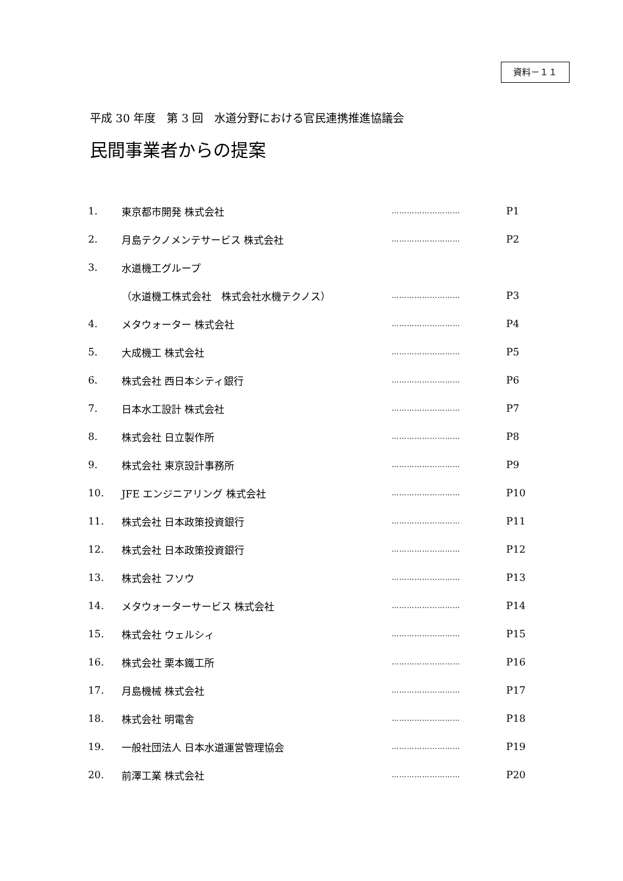資料－１１
平成 30 年度　第 3 回　水道分野における官民連携推進協議会
民間事業者からの提案
| 1. | 東京都市開発 株式会社 | ……………………… | P1 |
| 2. | 月島テクノメンテサービス 株式会社 | ……………………… | P2 |
| 3. | 水道機工グループ | | |
| | （水道機工株式会社 株式会社水機テクノス） | ……………………… | P3 |
| 4. | メタウォーター 株式会社 | ……………………… | P4 |
| 5. | 大成機工 株式会社 | ……………………… | P5 |
| 6. | 株式会社 西日本シティ銀行 | ……………………… | P6 |
| 7. | 日本水工設計 株式会社 | ……………………… | P7 |
| 8. | 株式会社 日立製作所 | ……………………… | P8 |
| 9. | 株式会社 東京設計事務所 | ……………………… | P9 |
| 10. | JFE エンジニアリング 株式会社 | ……………………… | P10 |
| 11. | 株式会社 日本政策投資銀行 | ……………………… | P11 |
| 12. | 株式会社 日本政策投資銀行 | ……………………… | P12 |
| 13. | 株式会社 フソウ | ……………………… | P13 |
| 14. | メタウォーターサービス 株式会社 | ……………………… | P14 |
| 15. | 株式会社 ウェルシィ | ……………………… | P15 |
| 16. | 株式会社 栗本鐵工所 | ……………………… | P16 |
| 17. | 月島機械 株式会社 | ……………………… | P17 |
| 18. | 株式会社 明電舎 | ……………………… | P18 |
| 19. | 一般社団法人 日本水道運営管理協会 | ……………………… | P19 |
| 20. | 前澤工業 株式会社 | ……………………… | P20 |